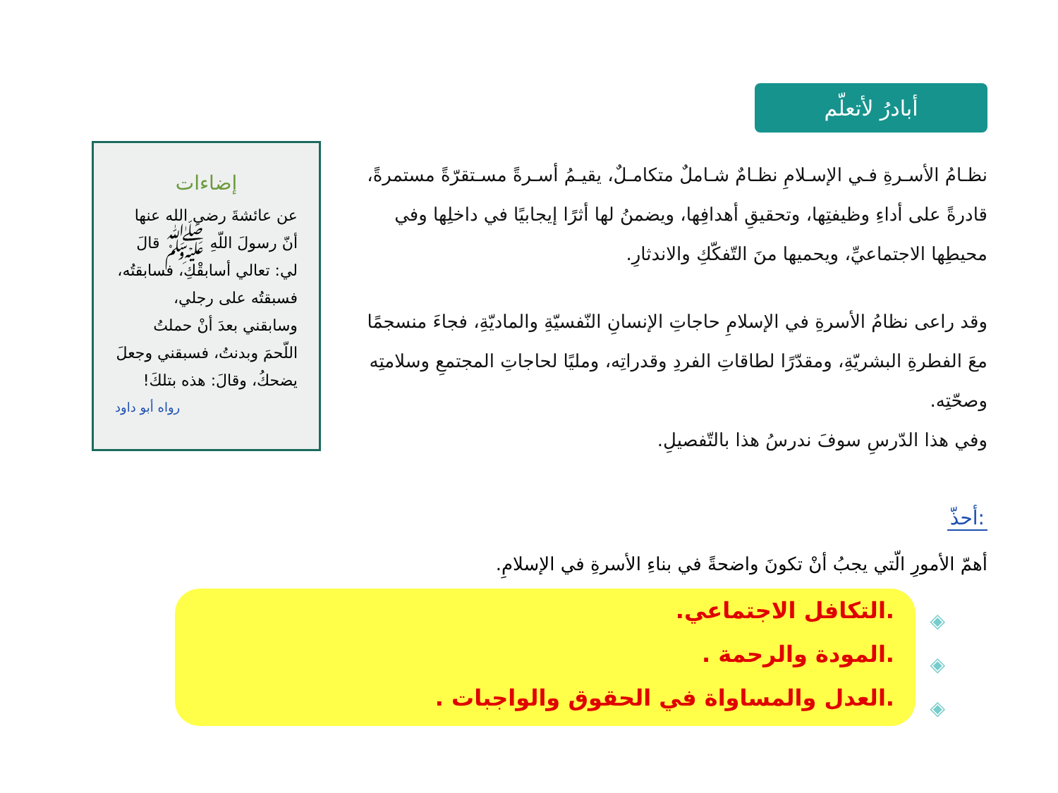أبادرُ لأتعلّم
نظـامُ الأسـرةِ فـي الإسـلامِ نظـامٌ شـاملٌ متكامـلٌ، يقيـمُ أسـرةً مسـتقرّةً مستمرةً، قادرةً على أداءِ وظيفتِها، وتحقيقِ أهدافِها، ويضمنُ لها أثرًا إيجابيًا في داخلِها وفي محيطِها الاجتماعيِّ، ويحميها منَ التّفكّكِ والاندثارِ.
وقد راعى نظامُ الأسرةِ في الإسلامِ حاجاتِ الإنسانِ النّفسيّةِ والماديّةِ، فجاءَ منسجمًا معَ الفطرةِ البشريّةِ، ومقدّرًا لطاقاتِ الفردِ وقدراتِه، ومليًا لحاجاتِ المجتمعِ وسلامتِه وصحّتِه.
وفي هذا الدّرسِ سوفَ ندرسُ هذا بالتّفصيلِ.
إضاءات
عن عائشةَ رضي الله عنها أنّ رسولَ اللّهِ ﷺ قالَ لي: تعالي أسابقْكِ، فسابقتُه، فسبقتُه على رجلي، وسابقني بعدَ أنْ حملتُ اللّحمَ وبدنتُ، فسبقني وجعلَ يضحكُ، وقالَ: هذه بتلكَ!
رواه أبو داود
أحذّ:
أهمّ الأمورِ الّتي يجبُ أنْ تكونَ واضحةً في بناءِ الأسرةِ في الإسلامِ.
◈
◈
◈
.التكافل الاجتماعي.
.المودة والرحمة .
.العدل والمساواة في الحقوق والواجبات .